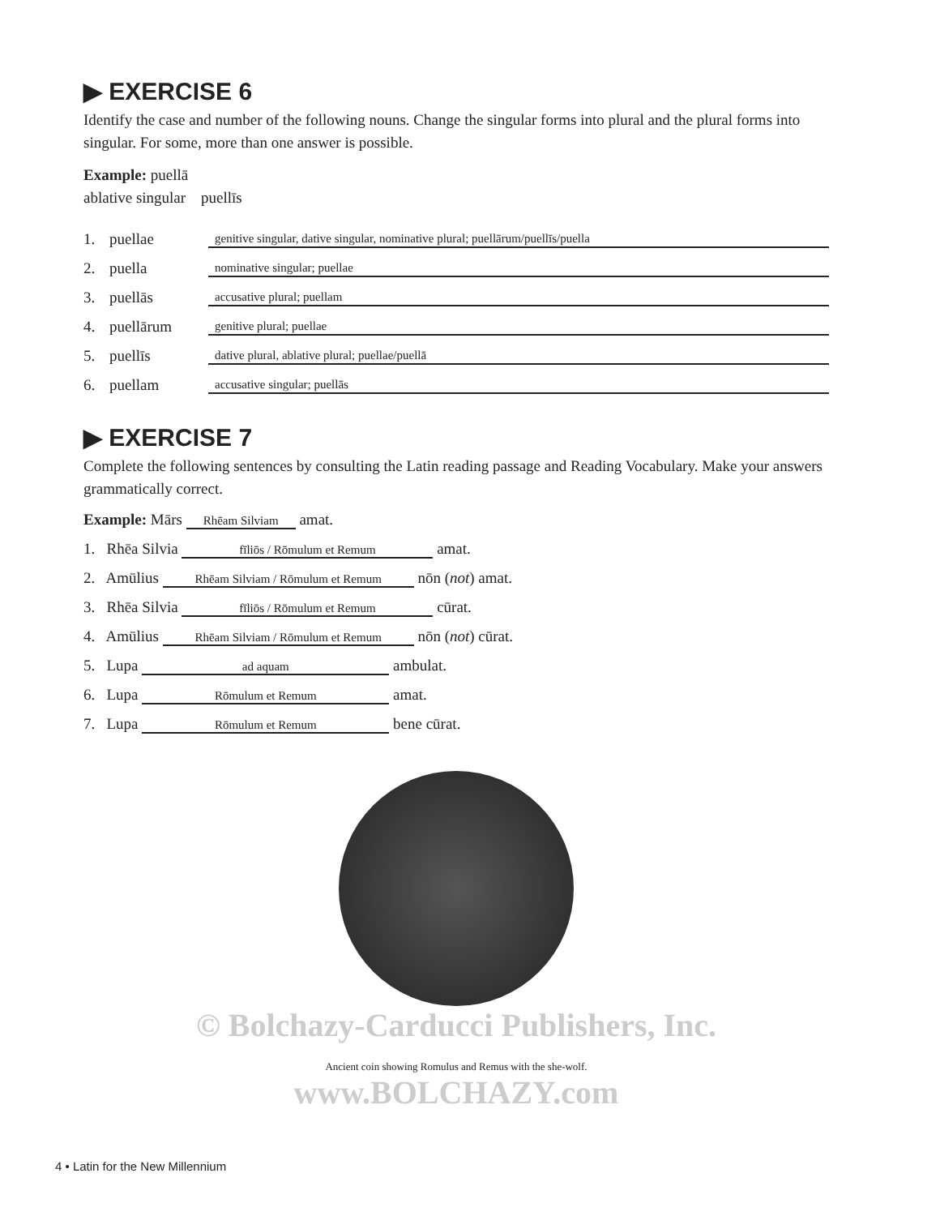▶ EXERCISE 6
Identify the case and number of the following nouns. Change the singular forms into plural and the plural forms into singular. For some, more than one answer is possible.
Example: puellā
ablative singular puellīs
1. puellae genitive singular, dative singular, nominative plural; puellārum/puellīs/puella
2. puella nominative singular; puellae
3. puellās accusative plural; puellam
4. puellārum genitive plural; puellae
5. puellīs dative plural, ablative plural; puellae/puellā
6. puellam accusative singular; puellās
▶ EXERCISE 7
Complete the following sentences by consulting the Latin reading passage and Reading Vocabulary. Make your answers grammatically correct.
Example: Mārs Rhēam Silviam amat.
1. Rhēa Silvia fīliōs / Rōmulum et Remum amat.
2. Amūlius Rhēam Silviam / Rōmulum et Remum nōn (not) amat.
3. Rhēa Silvia fīliōs / Rōmulum et Remum cūrat.
4. Amūlius Rhēam Silviam / Rōmulum et Remum nōn (not) cūrat.
5. Lupa ad aquam ambulat.
6. Lupa Rōmulum et Remum amat.
7. Lupa Rōmulum et Remum bene cūrat.
© Bolchazy-Carducci Publishers, Inc.
Ancient coin showing Romulus and Remus with the she-wolf.
www.BOLCHAZY.com
4 • Latin for the New Millennium